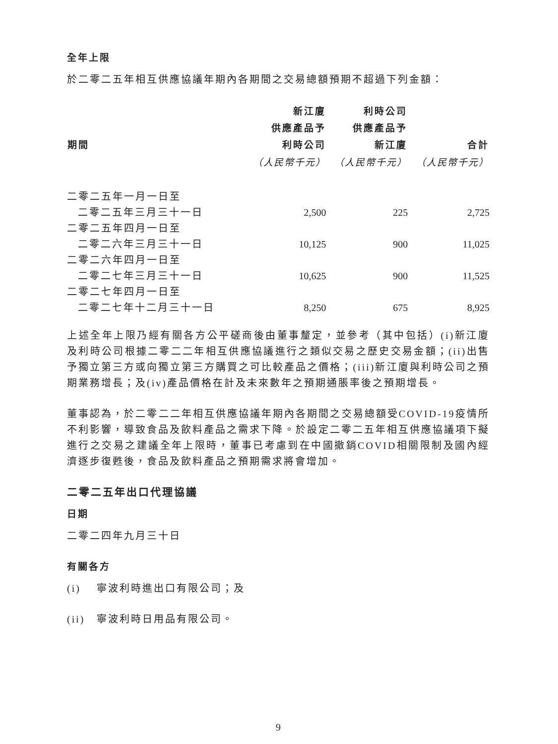全年上限
於二零二五年相互供應協議年期內各期間之交易總額預期不超過下列金額：
| 期間 | 新江廈 供應產品予 利時公司 | 利時公司 供應產品予 新江廈 | 合計 |
| --- | --- | --- | --- |
| | （人民幣千元） | （人民幣千元） | （人民幣千元） |
| 二零二五年一月一日至 | | | |
| 二零二五年三月三十一日 | 2,500 | 225 | 2,725 |
| 二零二五年四月一日至 | | | |
| 二零二六年三月三十一日 | 10,125 | 900 | 11,025 |
| 二零二六年四月一日至 | | | |
| 二零二七年三月三十一日 | 10,625 | 900 | 11,525 |
| 二零二七年四月一日至 | | | |
| 二零二七年十二月三十一日 | 8,250 | 675 | 8,925 |
上述全年上限乃經有關各方公平磋商後由董事釐定，並參考（其中包括）(i)新江廈及利時公司根據二零二二年相互供應協議進行之類似交易之歷史交易金額；(ii)出售予獨立第三方或向獨立第三方購買之可比較產品之價格；(iii)新江廈與利時公司之預期業務增長；及(iv)產品價格在計及未來數年之預期通脹率後之預期增長。
董事認為，於二零二二年相互供應協議年期內各期間之交易總額受COVID-19疫情所不利影響，導致食品及飲料產品之需求下降。於設定二零二五年相互供應協議項下擬進行之交易之建議全年上限時，董事已考慮到在中國撤銷COVID相關限制及國內經濟逐步復甦後，食品及飲料產品之預期需求將會增加。
二零二五年出口代理協議
日期
二零二四年九月三十日
有關各方
(i) 寧波利時進出口有限公司；及
(ii) 寧波利時日用品有限公司。
9